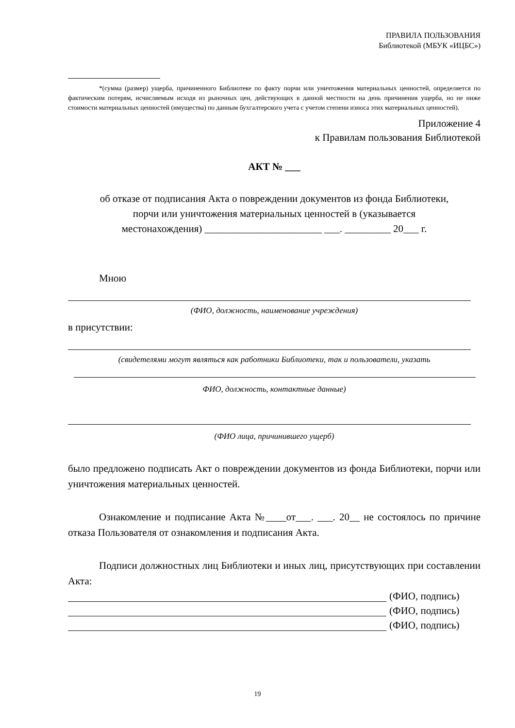ПРАВИЛА ПОЛЬЗОВАНИЯ
Библиотекой (МБУК «ИЦБС»)
*(сумма (размер) ущерба, причиненного Библиотеке по факту порчи или уничтожения материальных ценностей, определяется по фактическим потерям, исчисляемым исходя из рыночных цен, действующих в данной местности на день причинения ущерба, но не ниже стоимости материальных ценностей (имущества) по данным бухгалтерского учета с учетом степени износа этих материальных ценностей).
Приложение 4
к Правилам пользования Библиотекой
АКТ № ___
об отказе от подписания Акта о повреждении документов из фонда Библиотеки,
порчи или уничтожения материальных ценностей в (указывается
местонахождения) _______________________ ___. _________ 20___ г.
Мною
(ФИО, должность, наименование учреждения)
в присутствии:
(свидетелями могут являться как работники Библиотеки, так и пользователи, указать
ФИО, должность, контактные данные)
(ФИО лица, причинившего ущерб)
было предложено подписать Акт о повреждении документов из фонда Библиотеки, порчи или уничтожения материальных ценностей.
Ознакомление и подписание Акта №____от___. ___. 20__ не состоялось по причине отказа Пользователя от ознакомления и подписания Акта.
Подписи должностных лиц Библиотеки и иных лиц, присутствующих при составлении Акта:
(ФИО, подпись)
(ФИО, подпись)
(ФИО, подпись)
19